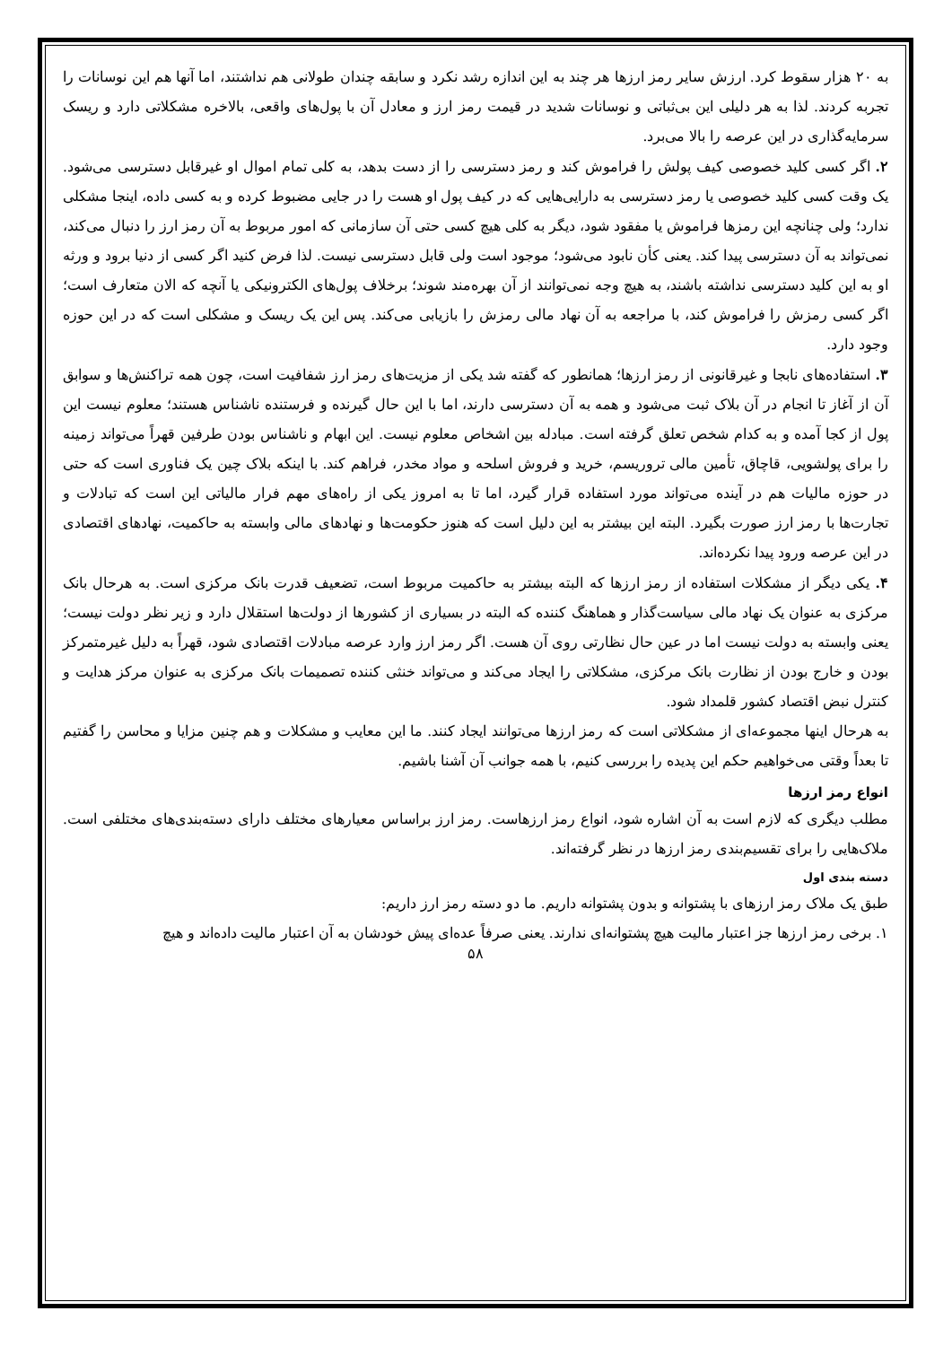به ۲۰ هزار سقوط کرد. ارزش سایر رمز ارزها هر چند به این اندازه رشد نکرد و سابقه چندان طولانی هم نداشتند، اما آنها هم این نوسانات را تجربه کردند. لذا به هر دلیلی این بی‌ثباتی و نوسانات شدید در قیمت رمز ارز و معادل آن با پول‌های واقعی، بالاخره مشکلاتی دارد و ریسک سرمایه‌گذاری در این عرصه را بالا می‌برد.
۲. اگر کسی کلید خصوصی کیف پولش را فراموش کند و رمز دسترسی را از دست بدهد، به کلی تمام اموال او غیرقابل دسترسی می‌شود. یک وقت کسی کلید خصوصی یا رمز دسترسی به دارایی‌هایی که در کیف پول او هست را در جایی مضبوط کرده و به کسی داده، اینجا مشکلی ندارد؛ ولی چنانچه این رمزها فراموش یا مفقود شود، دیگر به کلی هیچ کسی حتی آن سازمانی که امور مربوط به آن رمز ارز را دنبال می‌کند، نمی‌تواند به آن دسترسی پیدا کند. یعنی کأن نابود می‌شود؛ موجود است ولی قابل دسترسی نیست. لذا فرض کنید اگر کسی از دنیا برود و ورثه او به این کلید دسترسی نداشته باشند، به هیچ وجه نمی‌توانند از آن بهره‌مند شوند؛ برخلاف پول‌های الکترونیکی یا آنچه که الان متعارف است؛ اگر کسی رمزش را فراموش کند، با مراجعه به آن نهاد مالی رمزش را بازیابی می‌کند. پس این یک ریسک و مشکلی است که در این حوزه وجود دارد.
۳. استفاده‌های نابجا و غیرقانونی از رمز ارزها؛ همانطور که گفته شد یکی از مزیت‌های رمز ارز شفافیت است، چون همه تراکنش‌ها و سوابق آن از آغاز تا انجام در آن بلاک ثبت می‌شود و همه به آن دسترسی دارند، اما با این حال گیرنده و فرستنده ناشناس هستند؛ معلوم نیست این پول از کجا آمده و به کدام شخص تعلق گرفته است. مبادله بین اشخاص معلوم نیست. این ابهام و ناشناس بودن طرفین قهراً می‌تواند زمینه را برای پولشویی، قاچاق، تأمین مالی تروریسم، خرید و فروش اسلحه و مواد مخدر، فراهم کند. با اینکه بلاک چین یک فناوری است که حتی در حوزه مالیات هم در آینده می‌تواند مورد استفاده قرار گیرد، اما تا به امروز یکی از راه‌های مهم فرار مالیاتی این است که تبادلات و تجارت‌ها با رمز ارز صورت بگیرد. البته این بیشتر به این دلیل است که هنوز حکومت‌ها و نهادهای مالی وابسته به حاکمیت، نهادهای اقتصادی در این عرصه ورود پیدا نکرده‌اند.
۴. یکی دیگر از مشکلات استفاده از رمز ارزها که البته بیشتر به حاکمیت مربوط است، تضعیف قدرت بانک مرکزی است. به هرحال بانک مرکزی به عنوان یک نهاد مالی سیاست‌گذار و هماهنگ کننده که البته در بسیاری از کشورها از دولت‌ها استقلال دارد و زیر نظر دولت نیست؛ یعنی وابسته به دولت نیست اما در عین حال نظارتی روی آن هست. اگر رمز ارز وارد عرصه مبادلات اقتصادی شود، قهراً به دلیل غیرمتمرکز بودن و خارج بودن از نظارت بانک مرکزی، مشکلاتی را ایجاد می‌کند و می‌تواند خنثی کننده تصمیمات بانک مرکزی به عنوان مرکز هدایت و کنترل نبض اقتصاد کشور قلمداد شود.
به هرحال اینها مجموعه‌ای از مشکلاتی است که رمز ارزها می‌توانند ایجاد کنند. ما این معایب و مشکلات و هم چنین مزایا و محاسن را گفتیم تا بعداً وقتی می‌خواهیم حکم این پدیده را بررسی کنیم، با همه جوانب آن آشنا باشیم.
انواع رمز ارزها
مطلب دیگری که لازم است به آن اشاره شود، انواع رمز ارزهاست. رمز ارز براساس معیارهای مختلف دارای دسته‌بندی‌های مختلفی است. ملاک‌هایی را برای تقسیم‌بندی رمز ارزها در نظر گرفته‌اند.
دسته بندی اول
طبق یک ملاک رمز ارزهای با پشتوانه و بدون پشتوانه داریم. ما دو دسته رمز ارز داریم:
۱. برخی رمز ارزها جز اعتبار مالیت هیچ پشتوانه‌ای ندارند. یعنی صرفاً عده‌ای پیش خودشان به آن اعتبار مالیت داده‌اند و هیچ
۵۸